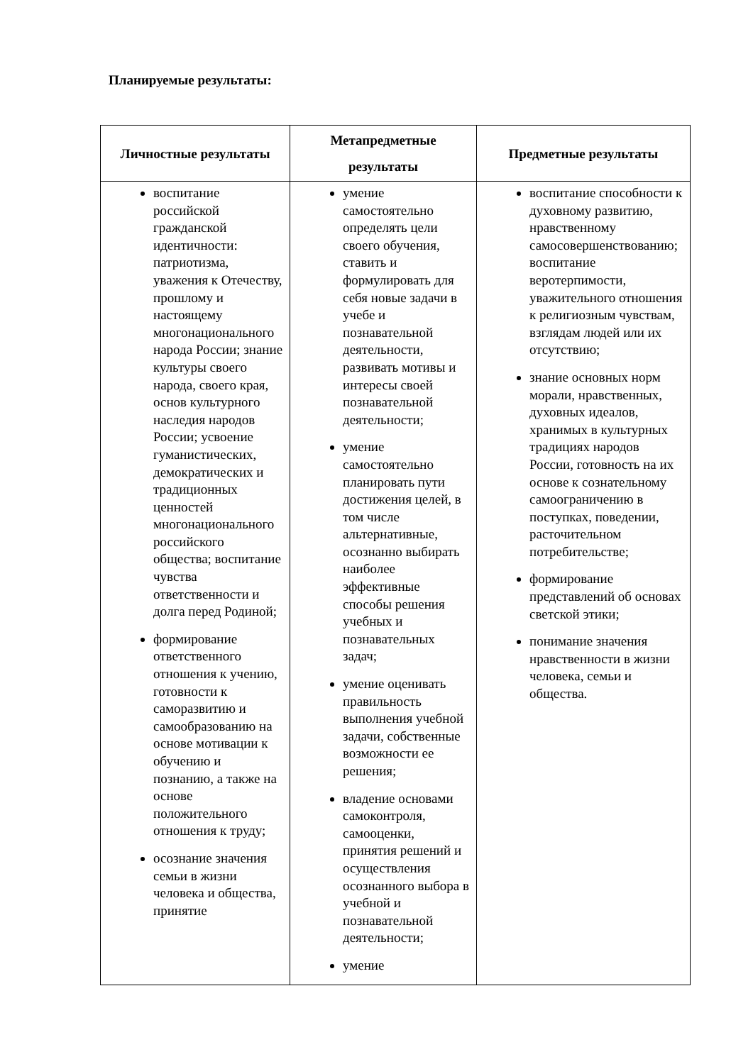Планируемые результаты:
| Личностные результаты | Метапредметные результаты | Предметные результаты |
| --- | --- | --- |
| воспитание российской гражданской идентичности: патриотизма, уважения к Отечеству, прошлому и настоящему многонационального народа России; знание культуры своего народа, своего края, основ культурного наследия народов России; усвоение гуманистических, демократических и традиционных ценностей многонационального российского общества; воспитание чувства ответственности и долга перед Родиной; формирование ответственного отношения к учению, готовности к саморазвитию и самообразованию на основе мотивации к обучению и познанию, а также на основе положительного отношения к труду; осознание значения семьи в жизни человека и общества, принятие | умение самостоятельно определять цели своего обучения, ставить и формулировать для себя новые задачи в учебе и познавательной деятельности, развивать мотивы и интересы своей познавательной деятельности; умение самостоятельно планировать пути достижения целей, в том числе альтернативные, осознанно выбирать наиболее эффективные способы решения учебных и познавательных задач; умение оценивать правильность выполнения учебной задачи, собственные возможности ее решения; владение основами самоконтроля, самооценки, принятия решений и осуществления осознанного выбора в учебной и познавательной деятельности; умение | воспитание способности к духовному развитию, нравственному самосовершенствованию; воспитание веротерпимости, уважительного отношения к религиозным чувствам, взглядам людей или их отсутствию; знание основных норм морали, нравственных, духовных идеалов, хранимых в культурных традициях народов России, готовность на их основе к сознательному самоограничению в поступках, поведении, расточительном потребительстве; формирование представлений об основах светской этики; понимание значения нравственности в жизни человека, семьи и общества. |